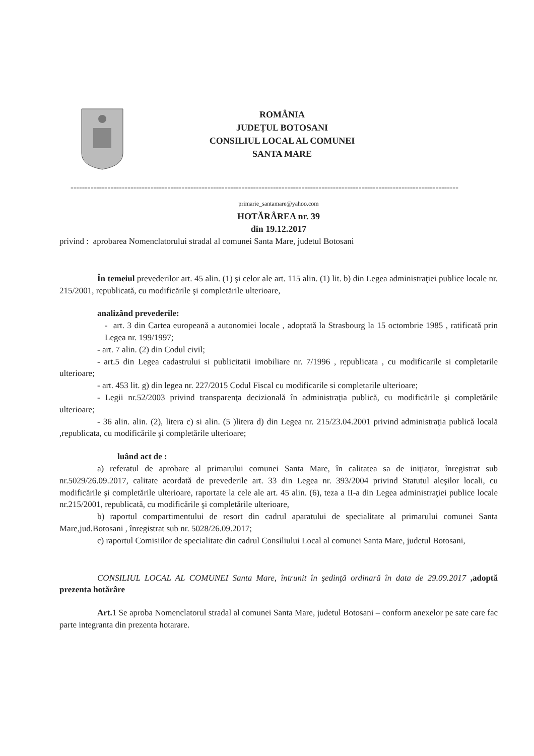ROMÂNIA
JUDEȚUL BOTOSANI
CONSILIUL LOCAL AL COMUNEI
SANTA MARE
----------------------------------------------------------------------------------------------------------------------------------------
primarie_santamare@yahoo.com
HOTĂRÂREA nr. 39
din 19.12.2017
privind : aprobarea Nomenclatorului stradal al comunei Santa Mare, judetul Botosani
În temeiul prevederilor art. 45 alin. (1) şi celor ale art. 115 alin. (1) lit. b) din Legea administraţiei publice locale nr. 215/2001, republicată, cu modificările şi completările ulterioare,
analizând prevederile:
- art. 3 din Cartea europeană a autonomiei locale , adoptată la Strasbourg la 15 octombrie 1985 , ratificată prin Legea nr. 199/1997;
- art. 7 alin. (2) din Codul civil;
- art.5 din Legea cadastrului si publicitatii imobiliare nr. 7/1996 , republicata , cu modificarile si completarile ulterioare;
- art. 453 lit. g) din legea nr. 227/2015 Codul Fiscal cu modificarile si completarile ulterioare;
- Legii nr.52/2003 privind transparenţa decizională în administraţia publică, cu modificările şi completările ulterioare;
- 36 alin. alin. (2), litera c) si alin. (5 )litera d) din Legea nr. 215/23.04.2001 privind administraţia publică locală ,republicata, cu modificările şi completările ulterioare;
luând act de :
a) referatul de aprobare al primarului comunei Santa Mare, în calitatea sa de iniţiator, înregistrat sub nr.5029/26.09.2017, calitate acordată de prevederile art. 33 din Legea nr. 393/2004 privind Statutul aleşilor locali, cu modificările şi completările ulterioare, raportate la cele ale art. 45 alin. (6), teza a II-a din Legea administraţiei publice locale nr.215/2001, republicată, cu modificările şi completările ulterioare,
b) raportul compartimentului de resort din cadrul aparatului de specialitate al primarului comunei Santa Mare,jud.Botosani , înregistrat sub nr. 5028/26.09.2017;
c) raportul Comisiilor de specialitate din cadrul Consiliului Local al comunei Santa Mare, judetul Botosani,
CONSILIUL LOCAL AL COMUNEI Santa Mare, întrunit în şedinţă ordinară în data de 29.09.2017 ,adoptă prezenta hotărâre
Art. 1 Se aproba Nomenclatorul stradal al comunei Santa Mare, judetul Botosani – conform anexelor pe sate care fac parte integranta din prezenta hotarare.